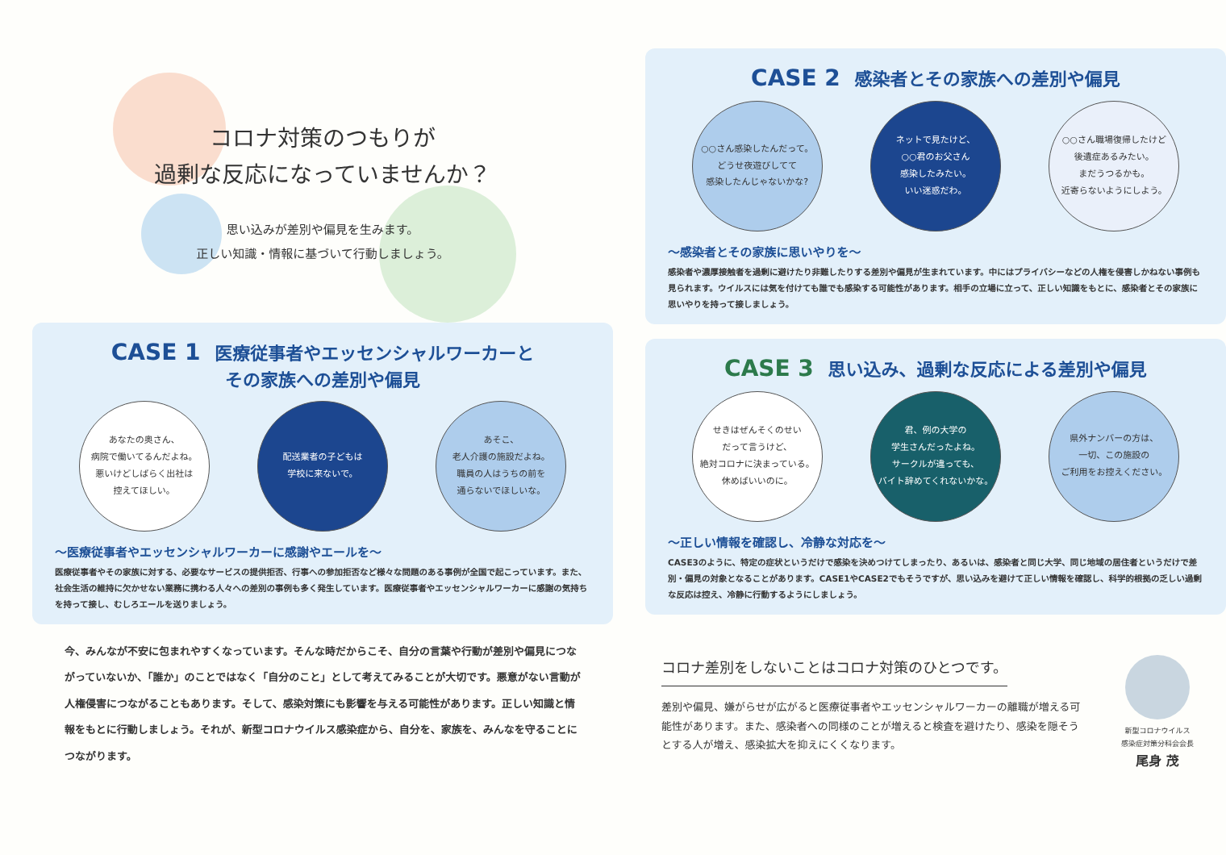コロナ対策のつもりが
過剰な反応になっていませんか？
思い込みが差別や偏見を生みます。
正しい知識・情報に基づいて行動しましょう。
CASE 1 医療従事者やエッセンシャルワーカーと
その家族への差別や偏見
あなたの奥さん、
病院で働いてるんだよね。
悪いけどしばらく出社は
控えてほしい。
配送業者の子どもは
学校に来ないで。
あそこ、
老人介護の施設だよね。
職員の人はうちの前を
通らないでほしいな。
～医療従事者やエッセンシャルワーカーに感謝やエールを～
医療従事者やその家族に対する、必要なサービスの提供拒否、行事への参加拒否など様々な問題のある事例が全国で起こっています。また、社会生活の維持に欠かせない業務に携わる人々への差別の事例も多く発生しています。医療従事者やエッセンシャルワーカーに感謝の気持ちを持って接し、むしろエールを送りましょう。
CASE 2 感染者とその家族への差別や偏見
○○さん感染したんだって。
どうせ夜遊びしてて
感染したんじゃないかな?
ネットで見たけど、
○○君のお父さん
感染したみたい。
いい迷惑だわ。
○○さん職場復帰したけど
後遺症あるみたい。
まだうつるかも。
近寄らないようにしよう。
～感染者とその家族に思いやりを～
感染者や濃厚接触者を過剰に避けたり非難したりする差別や偏見が生まれています。中にはプライバシーなどの人権を侵害しかねない事例も見られます。ウイルスには気を付けても誰でも感染する可能性があります。相手の立場に立って、正しい知識をもとに、感染者とその家族に思いやりを持って接しましょう。
CASE 3 思い込み、過剰な反応による差別や偏見
せきはぜんそくのせい
だって言うけど、
絶対コロナに決まっている。
休めばいいのに。
君、例の大学の
学生さんだったよね。
サークルが違っても、
バイト辞めてくれないかな。
県外ナンバーの方は、
一切、この施設の
ご利用をお控えください。
～正しい情報を確認し、冷静な対応を～
CASE3のように、特定の症状というだけで感染を決めつけてしまったり、あるいは、感染者と同じ大学、同じ地域の居住者というだけで差別・偏見の対象となることがあります。CASE1やCASE2でもそうですが、思い込みを避けて正しい情報を確認し、科学的根拠の乏しい過剰な反応は控え、冷静に行動するようにしましょう。
今、みんなが不安に包まれやすくなっています。そんな時だからこそ、自分の言葉や行動が差別や偏見につながっていないか、「誰か」のことではなく「自分のこと」として考えてみることが大切です。悪意がない言動が人権侵害につながることもあります。そして、感染対策にも影響を与える可能性があります。正しい知識と情報をもとに行動しましょう。それが、新型コロナウイルス感染症から、自分を、家族を、みんなを守ることにつながります。
コロナ差別をしないことはコロナ対策のひとつです。
差別や偏見、嫌がらせが広がると医療従事者やエッセンシャルワーカーの離職が増える可能性があります。また、感染者への同様のことが増えると検査を避けたり、感染を隠そうとする人が増え、感染拡大を抑えにくくなります。
新型コロナウイルス
感染症対策分科会会長
尾身 茂